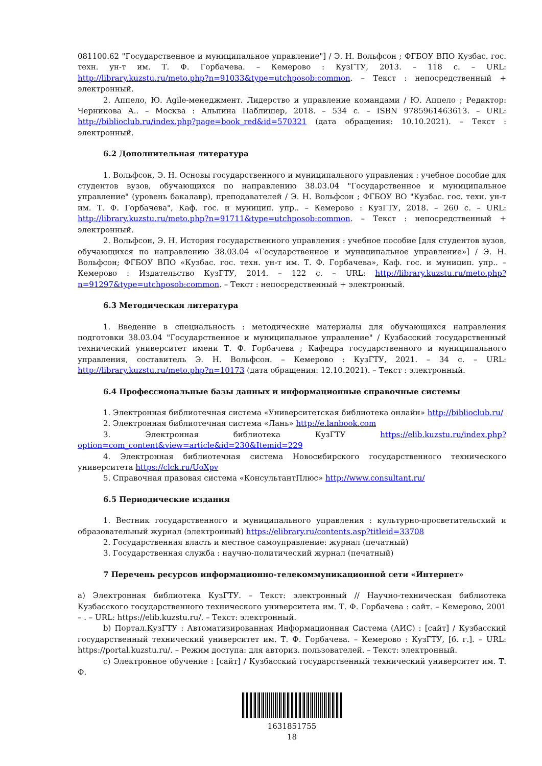081100.62 "Государственное и муниципальное управление"] / Э. Н. Вольфсон ; ФГБОУ ВПО Кузбас. гос. техн. ун-т им. Т. Ф. Горбачева. – Кемерово : КузГТУ, 2013. – 118 с. – URL: http://library.kuzstu.ru/meto.php?n=91033&type=utchposob:common. – Текст : непосредственный + электронный.
2. Аппело, Ю. Agile-менеджмент. Лидерство и управление командами / Ю. Аппело ; Редактор: Черникова А.. – Москва : Альпина Паблишер, 2018. – 534 с. – ISBN 9785961463613. – URL: http://biblioclub.ru/index.php?page=book_red&id=570321 (дата обращения: 10.10.2021). – Текст : электронный.
6.2 Дополнительная литература
1. Вольфсон, Э. Н. Основы государственного и муниципального управления : учебное пособие для студентов вузов, обучающихся по направлению 38.03.04 "Государственное и муниципальное управление" (уровень бакалавр), преподавателей / Э. Н. Вольфсон ; ФГБОУ ВО "Кузбас. гос. техн. ун-т им. Т. Ф. Горбачева", Каф. гос. и муницип. упр.. – Кемерово : КузГТУ, 2018. – 260 с. – URL: http://library.kuzstu.ru/meto.php?n=91711&type=utchposob:common. – Текст : непосредственный + электронный.
2. Вольфсон, Э. Н. История государственного управления : учебное пособие [для студентов вузов, обучающихся по направлению 38.03.04 «Государственное и муниципальное управление»] / Э. Н. Вольфсон; ФГБОУ ВПО «Кузбас. гос. техн. ун-т им. Т. Ф. Горбачева», Каф. гос. и муницип. упр.. – Кемерово : Издательство КузГТУ, 2014. – 122 с. – URL: http://library.kuzstu.ru/meto.php?n=91297&type=utchposob:common. – Текст : непосредственный + электронный.
6.3 Методическая литература
1. Введение в специальность : методические материалы для обучающихся направления подготовки 38.03.04 "Государственное и муниципальное управление" / Кузбасский государственный технический университет имени Т. Ф. Горбачева ; Кафедра государственного и муниципального управления, составитель Э. Н. Вольфсон. – Кемерово : КузГТУ, 2021. – 34 с. – URL: http://library.kuzstu.ru/meto.php?n=10173 (дата обращения: 12.10.2021). – Текст : электронный.
6.4 Профессиональные базы данных и информационные справочные системы
1. Электронная библиотечная система «Университетская библиотека онлайн» http://biblioclub.ru/
2. Электронная библиотечная система «Лань» http://e.lanbook.com
3. Электронная библиотека КузГТУ https://elib.kuzstu.ru/index.php?option=com_content&view=article&id=230&Itemid=229
4. Электронная библиотечная система Новосибирского государственного технического университета https://clck.ru/UoXpv
5. Справочная правовая система «КонсультантПлюс» http://www.consultant.ru/
6.5 Периодические издания
1. Вестник государственного и муниципального управления : культурно-просветительский и образовательный журнал (электронный) https://elibrary.ru/contents.asp?titleid=33708
2. Государственная власть и местное самоуправление: журнал (печатный)
3. Государственная служба : научно-политический журнал (печатный)
7 Перечень ресурсов информационно-телекоммуникационной сети «Интернет»
a) Электронная библиотека КузГТУ. – Текст: электронный // Научно-техническая библиотека Кузбасского государственного технического университета им. Т. Ф. Горбачева : сайт. – Кемерово, 2001 – . – URL: https://elib.kuzstu.ru/. – Текст: электронный.
b) Портал.КузГТУ : Автоматизированная Информационная Система (АИС) : [сайт] / Кузбасский государственный технический университет им. Т. Ф. Горбачева. – Кемерово : КузГТУ, [б. г.]. – URL: https://portal.kuzstu.ru/. – Режим доступа: для авториз. пользователей. – Текст: электронный.
c) Электронное обучение : [сайт] / Кузбасский государственный технический университет им. Т. Ф.
1631851755
18